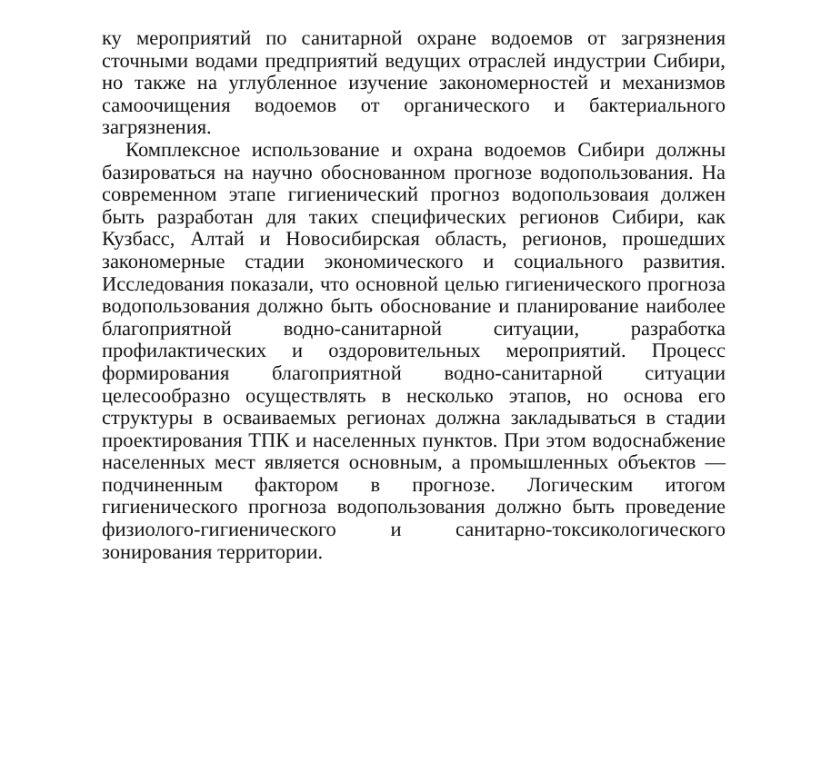ку мероприятий по санитарной охране водоемов от загрязнения сточными водами предприятий ведущих отраслей индустрии Сибири, но также на углубленное изучение закономерностей и механизмов самоочищения водоемов от органического и бактериального загрязнения.
Комплексное использование и охрана водоемов Сибири должны базироваться на научно обоснованном прогнозе водопользования. На современном этапе гигиенический прогноз водопользоваия должен быть разработан для таких специфических регионов Сибири, как Кузбасс, Алтай и Новосибирская область, регионов, прошедших закономерные стадии экономического и социального развития. Исследования показали, что основной целью гигиенического прогноза водопользования должно быть обоснование и планирование наиболее благоприятной водно-санитарной ситуации, разработка профилактических и оздоровительных мероприятий. Процесс формирования благоприятной водно-санитарной ситуации целесообразно осуществлять в несколько этапов, но основа его структуры в осваиваемых регионах должна закладываться в стадии проектирования ТПК и населенных пунктов. При этом водоснабжение населенных мест является основным, а промышленных объектов — подчиненным фактором в прогнозе. Логическим итогом гигиенического прогноза водопользования должно быть проведение физиолого-гигиенического и санитарно-токсикологического зонирования территории.